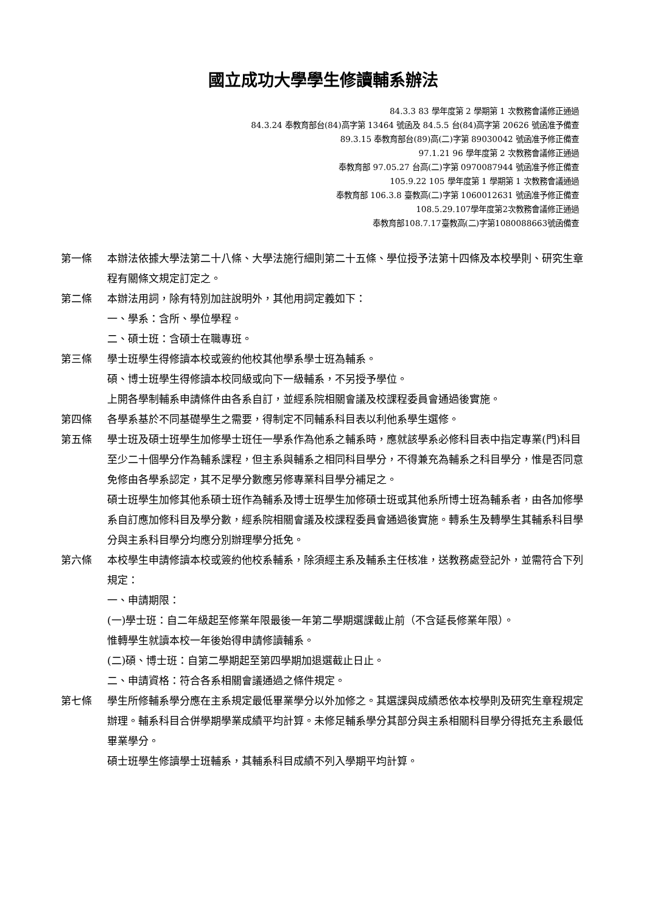國立成功大學學生修讀輔系辦法
84.3.3 83 學年度第 2 學期第 1 次教務會議修正通過
84.3.24 奉教育部台(84)高字第 13464 號函及 84.5.5 台(84)高字第 20626 號函准予備查
89.3.15 奉教育部台(89)高(二)字第 89030042 號函准予修正備查
97.1.21 96 學年度第 2 次教務會議修正通過
奉教育部 97.05.27 台高(二)字第 0970087944 號函准予修正備查
105.9.22 105 學年度第 1 學期第 1 次教務會議通過
奉教育部 106.3.8 臺教高(二)字第 1060012631 號函准予修正備查
108.5.29.107學年度第2次教務會議修正通過
奉教育部108.7.17臺教高(二)字第1080088663號函備查
第一條 本辦法依據大學法第二十八條、大學法施行細則第二十五條、學位授予法第十四條及本校學則、研究生章程有關條文規定訂定之。
第二條 本辦法用詞，除有特別加註說明外，其他用詞定義如下：
一、學系：含所、學位學程。
二、碩士班：含碩士在職專班。
第三條 學士班學生得修讀本校或簽約他校其他學系學士班為輔系。
碩、博士班學生得修讀本校同級或向下一級輔系，不另授予學位。
上開各學制輔系申請條件由各系自訂，並經系院相關會議及校課程委員會通過後實施。
第四條 各學系基於不同基礎學生之需要，得制定不同輔系科目表以利他系學生選修。
第五條 學士班及碩士班學生加修學士班任一學系作為他系之輔系時，應就該學系必修科目表中指定專業(門)科目至少二十個學分作為輔系課程，但主系與輔系之相同科目學分，不得兼充為輔系之科目學分，惟是否同意免修由各學系認定，其不足學分數應另修專業科目學分補足之。
碩士班學生加修其他系碩士班作為輔系及博士班學生加修碩士班或其他系所博士班為輔系者，由各加修學系自訂應加修科目及學分數，經系院相關會議及校課程委員會通過後實施。轉系生及轉學生其輔系科目學分與主系科目學分均應分別辦理學分抵免。
第六條 本校學生申請修讀本校或簽約他校系輔系，除須經主系及輔系主任核准，送教務處登記外，並需符合下列規定：
一、申請期限：
(一)學士班：自二年級起至修業年限最後一年第二學期選課截止前（不含延長修業年限）。
惟轉學生就讀本校一年後始得申請修讀輔系。
(二)碩、博士班：自第二學期起至第四學期加退選截止日止。
二、申請資格：符合各系相關會議通過之條件規定。
第七條 學生所修輔系學分應在主系規定最低畢業學分以外加修之。其選課與成績悉依本校學則及研究生章程規定辦理。輔系科目合併學期學業成績平均計算。未修足輔系學分其部分與主系相關科目學分得抵充主系最低畢業學分。
碩士班學生修讀學士班輔系，其輔系科目成績不列入學期平均計算。